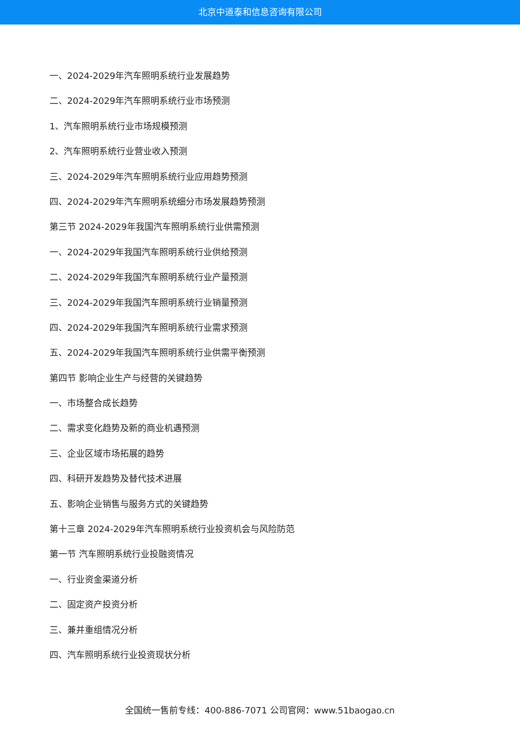北京中道泰和信息咨询有限公司
一、2024-2029年汽车照明系统行业发展趋势
二、2024-2029年汽车照明系统行业市场预测
1、汽车照明系统行业市场规模预测
2、汽车照明系统行业营业收入预测
三、2024-2029年汽车照明系统行业应用趋势预测
四、2024-2029年汽车照明系统细分市场发展趋势预测
第三节 2024-2029年我国汽车照明系统行业供需预测
一、2024-2029年我国汽车照明系统行业供给预测
二、2024-2029年我国汽车照明系统行业产量预测
三、2024-2029年我国汽车照明系统行业销量预测
四、2024-2029年我国汽车照明系统行业需求预测
五、2024-2029年我国汽车照明系统行业供需平衡预测
第四节 影响企业生产与经营的关键趋势
一、市场整合成长趋势
二、需求变化趋势及新的商业机遇预测
三、企业区域市场拓展的趋势
四、科研开发趋势及替代技术进展
五、影响企业销售与服务方式的关键趋势
第十三章 2024-2029年汽车照明系统行业投资机会与风险防范
第一节 汽车照明系统行业投融资情况
一、行业资金渠道分析
二、固定资产投资分析
三、兼并重组情况分析
四、汽车照明系统行业投资现状分析
全国统一售前专线：400-886-7071 公司官网：www.51baogao.cn